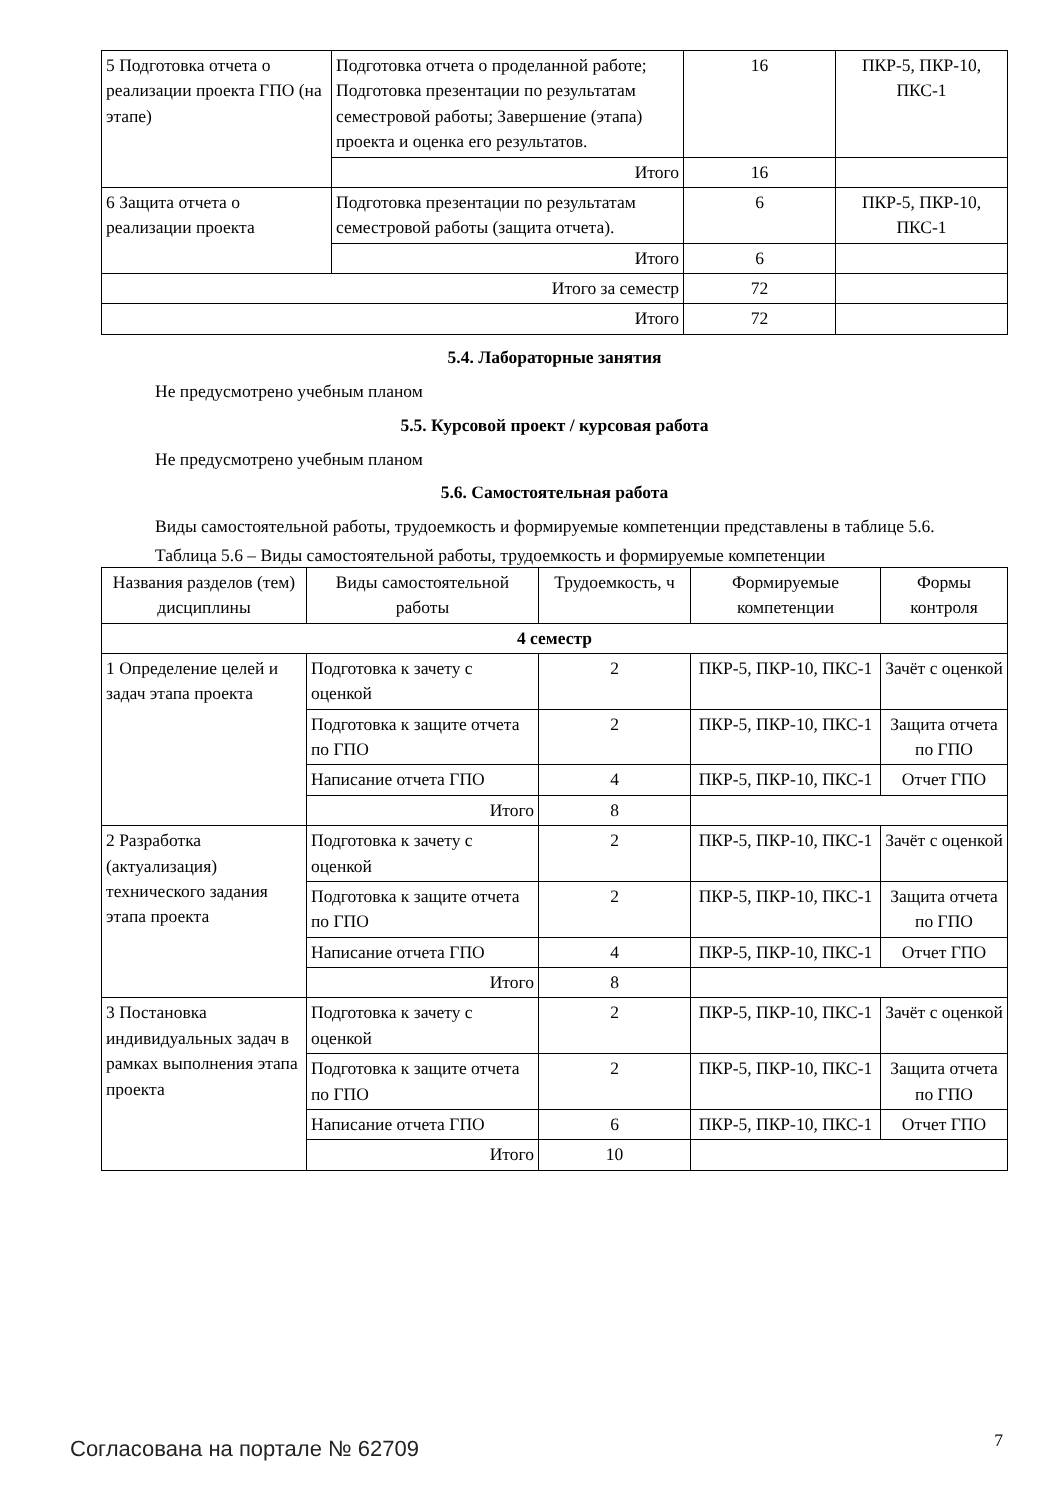| 5 Подготовка отчета о реализации проекта ГПО (на этапе) | Подготовка отчета о проделанной работе; Подготовка презентации по результатам семестровой работы; Завершение (этапа) проекта и оценка его результатов. | 16 | ПКР-5, ПКР-10, ПКС-1 |
| | Итого | 16 | |
| 6 Защита отчета о реализации проекта | Подготовка презентации по результатам семестровой работы (защита отчета). | 6 | ПКР-5, ПКР-10, ПКС-1 |
| | Итого | 6 | |
| Итого за семестр | | 72 | |
| Итого | | 72 | |
5.4. Лабораторные занятия
Не предусмотрено учебным планом
5.5. Курсовой проект / курсовая работа
Не предусмотрено учебным планом
5.6. Самостоятельная работа
Виды самостоятельной работы, трудоемкость и формируемые компетенции представлены в таблице 5.6.
Таблица 5.6 – Виды самостоятельной работы, трудоемкость и формируемые компетенции
| Названия разделов (тем) дисциплины | Виды самостоятельной работы | Трудоемкость, ч | Формируемые компетенции | Формы контроля |
| --- | --- | --- | --- | --- |
| 4 семестр | | | | |
| 1 Определение целей и задач этапа проекта | Подготовка к зачету с оценкой | 2 | ПКР-5, ПКР-10, ПКС-1 | Зачёт с оценкой |
| | Подготовка к защите отчета по ГПО | 2 | ПКР-5, ПКР-10, ПКС-1 | Защита отчета по ГПО |
| | Написание отчета ГПО | 4 | ПКР-5, ПКР-10, ПКС-1 | Отчет ГПО |
| | Итого | 8 | | |
| 2 Разработка (актуализация) технического задания этапа проекта | Подготовка к зачету с оценкой | 2 | ПКР-5, ПКР-10, ПКС-1 | Зачёт с оценкой |
| | Подготовка к защите отчета по ГПО | 2 | ПКР-5, ПКР-10, ПКС-1 | Защита отчета по ГПО |
| | Написание отчета ГПО | 4 | ПКР-5, ПКР-10, ПКС-1 | Отчет ГПО |
| | Итого | 8 | | |
| 3 Постановка индивидуальных задач в рамках выполнения этапа проекта | Подготовка к зачету с оценкой | 2 | ПКР-5, ПКР-10, ПКС-1 | Зачёт с оценкой |
| | Подготовка к защите отчета по ГПО | 2 | ПКР-5, ПКР-10, ПКС-1 | Защита отчета по ГПО |
| | Написание отчета ГПО | 6 | ПКР-5, ПКР-10, ПКС-1 | Отчет ГПО |
| | Итого | 10 | | |
Согласована на портале № 62709 7